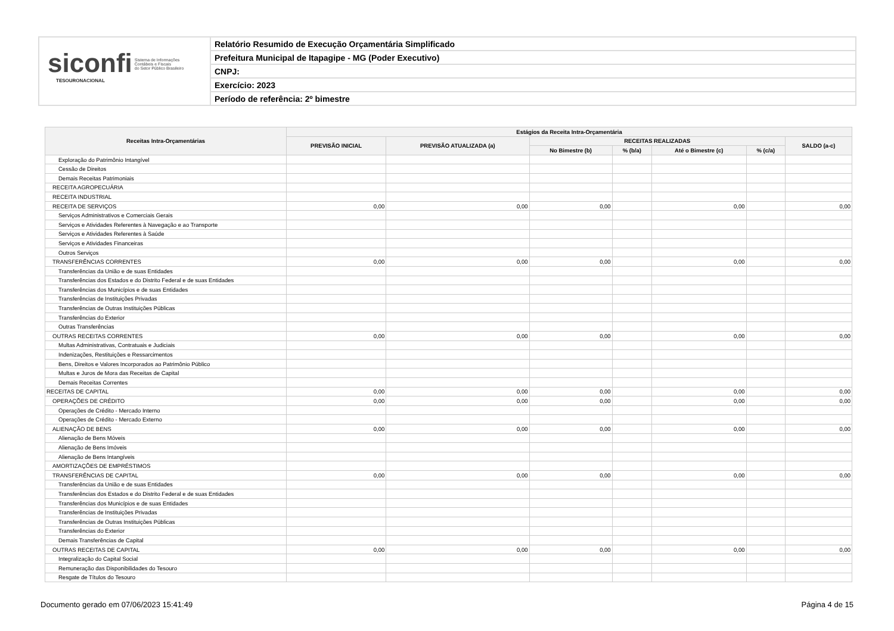siconfi Sistema de Informações
Contábeis e Fiscais
do Setor Público Brasileiro
TESOURONACIONAL
Relatório Resumido de Execução Orçamentária Simplificado
Prefeitura Municipal de Itapagipe - MG (Poder Executivo)
CNPJ:
Exercício: 2023
Período de referência: 2º bimestre
| Receitas Intra-Orçamentárias | Estágios da Receita Intra-Orçamentária | | | | | | |
| --- | --- | --- | --- | --- | --- | --- | --- |
| | PREVISÃO INICIAL | PREVISÃO ATUALIZADA (a) | RECEITAS REALIZADAS | | | | SALDO (a-c) |
| | | | No Bimestre (b) | % (b/a) | Até o Bimestre (c) | % (c/a) | |
| Exploração do Patrimônio Intangível | | | | | | | |
| Cessão de Direitos | | | | | | | |
| Demais Receitas Patrimoniais | | | | | | | |
| RECEITA AGROPECUÁRIA | | | | | | | |
| RECEITA INDUSTRIAL | | | | | | | |
| RECEITA DE SERVIÇOS | 0,00 | 0,00 | 0,00 | | 0,00 | | 0,00 |
| Serviços Administrativos e Comerciais Gerais | | | | | | | |
| Serviços e Atividades Referentes à Navegação e ao Transporte | | | | | | | |
| Serviços e Atividades Referentes à Saúde | | | | | | | |
| Serviços e Atividades Financeiras | | | | | | | |
| Outros Serviços | | | | | | | |
| TRANSFERÊNCIAS CORRENTES | 0,00 | 0,00 | 0,00 | | 0,00 | | 0,00 |
| Transferências da União e de suas Entidades | | | | | | | |
| Transferências dos Estados e do Distrito Federal e de suas Entidades | | | | | | | |
| Transferências dos Municípios e de suas Entidades | | | | | | | |
| Transferências de Instituições Privadas | | | | | | | |
| Transferências de Outras Instituições Públicas | | | | | | | |
| Transferências do Exterior | | | | | | | |
| Outras Transferências | | | | | | | |
| OUTRAS RECEITAS CORRENTES | 0,00 | 0,00 | 0,00 | | 0,00 | | 0,00 |
| Multas Administrativas, Contratuais e Judiciais | | | | | | | |
| Indenizações, Restituições e Ressarcimentos | | | | | | | |
| Bens, Direitos e Valores Incorporados ao Patrimônio Público | | | | | | | |
| Multas e Juros de Mora das Receitas de Capital | | | | | | | |
| Demais Receitas Correntes | | | | | | | |
| RECEITAS DE CAPITAL | 0,00 | 0,00 | 0,00 | | 0,00 | | 0,00 |
| OPERAÇÕES DE CRÉDITO | 0,00 | 0,00 | 0,00 | | 0,00 | | 0,00 |
| Operações de Crédito - Mercado Interno | | | | | | | |
| Operações de Crédito - Mercado Externo | | | | | | | |
| ALIENAÇÃO DE BENS | 0,00 | 0,00 | 0,00 | | 0,00 | | 0,00 |
| Alienação de Bens Móveis | | | | | | | |
| Alienação de Bens Imóveis | | | | | | | |
| Alienação de Bens Intangíveis | | | | | | | |
| AMORTIZAÇÕES DE EMPRÉSTIMOS | | | | | | | |
| TRANSFERÊNCIAS DE CAPITAL | 0,00 | 0,00 | 0,00 | | 0,00 | | 0,00 |
| Transferências da União e de suas Entidades | | | | | | | |
| Transferências dos Estados e do Distrito Federal e de suas Entidades | | | | | | | |
| Transferências dos Municípios e de suas Entidades | | | | | | | |
| Transferências de Instituições Privadas | | | | | | | |
| Transferências de Outras Instituições Públicas | | | | | | | |
| Transferências do Exterior | | | | | | | |
| Demais Transferências de Capital | | | | | | | |
| OUTRAS RECEITAS DE CAPITAL | 0,00 | 0,00 | 0,00 | | 0,00 | | 0,00 |
| Integralização do Capital Social | | | | | | | |
| Remuneração das Disponibilidades do Tesouro | | | | | | | |
| Resgate de Títulos do Tesouro | | | | | | | |
Documento gerado em 07/06/2023 15:41:49 Página 4 de 15